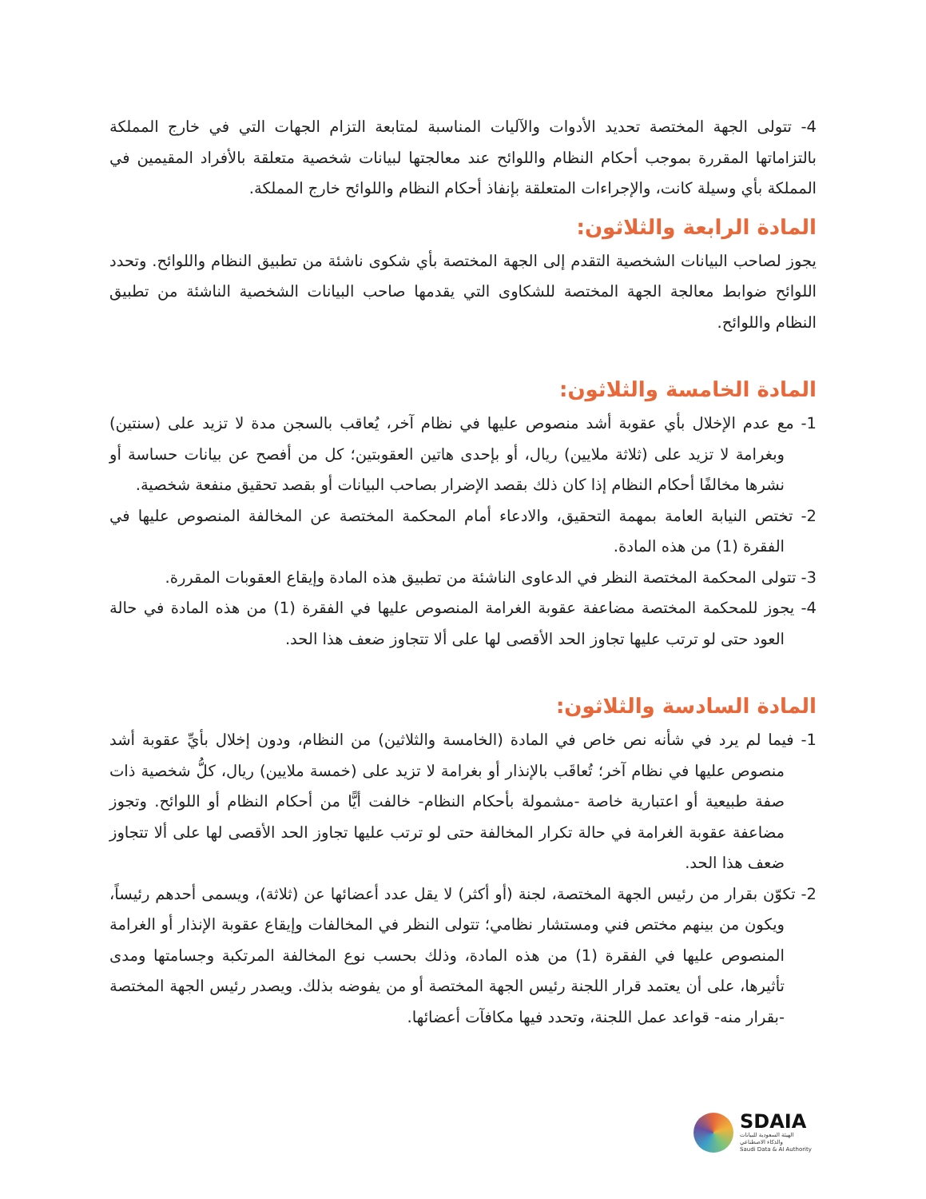4- تتولى الجهة المختصة تحديد الأدوات والآليات المناسبة لمتابعة التزام الجهات التي في خارج المملكة بالتزاماتها المقررة بموجب أحكام النظام واللوائح عند معالجتها لبيانات شخصية متعلقة بالأفراد المقيمين في المملكة بأي وسيلة كانت، والإجراءات المتعلقة بإنفاذ أحكام النظام واللوائح خارج المملكة.
المادة الرابعة والثلاثون:
يجوز لصاحب البيانات الشخصية التقدم إلى الجهة المختصة بأي شكوى ناشئة من تطبيق النظام واللوائح. وتحدد اللوائح ضوابط معالجة الجهة المختصة للشكاوى التي يقدمها صاحب البيانات الشخصية الناشئة من تطبيق النظام واللوائح.
المادة الخامسة والثلاثون:
1- مع عدم الإخلال بأي عقوبة أشد منصوص عليها في نظام آخر، يُعاقب بالسجن مدة لا تزيد على (سنتين) وبغرامة لا تزيد على (ثلاثة ملايين) ريال، أو بإحدى هاتين العقوبتين؛ كل من أفصح عن بيانات حساسة أو نشرها مخالفًا أحكام النظام إذا كان ذلك بقصد الإضرار بصاحب البيانات أو بقصد تحقيق منفعة شخصية.
2- تختص النيابة العامة بمهمة التحقيق، والادعاء أمام المحكمة المختصة عن المخالفة المنصوص عليها في الفقرة (1) من هذه المادة.
3- تتولى المحكمة المختصة النظر في الدعاوى الناشئة من تطبيق هذه المادة وإيقاع العقوبات المقررة.
4- يجوز للمحكمة المختصة مضاعفة عقوبة الغرامة المنصوص عليها في الفقرة (1) من هذه المادة في حالة العود حتى لو ترتب عليها تجاوز الحد الأقصى لها على ألا تتجاوز ضعف هذا الحد.
المادة السادسة والثلاثون:
1- فيما لم يرد في شأنه نص خاص في المادة (الخامسة والثلاثين) من النظام، ودون إخلال بأيِّ عقوبة أشد منصوص عليها في نظام آخر؛ تُعاقَب بالإنذار أو بغرامة لا تزيد على (خمسة ملايين) ريال، كلُّ شخصية ذات صفة طبيعية أو اعتبارية خاصة -مشمولة بأحكام النظام- خالفت أيًّا من أحكام النظام أو اللوائح. وتجوز مضاعفة عقوبة الغرامة في حالة تكرار المخالفة حتى لو ترتب عليها تجاوز الحد الأقصى لها على ألا تتجاوز ضعف هذا الحد.
2- تكوّن بقرار من رئيس الجهة المختصة، لجنة (أو أكثر) لا يقل عدد أعضائها عن (ثلاثة)، ويسمى أحدهم رئيساً، ويكون من بينهم مختص فني ومستشار نظامي؛ تتولى النظر في المخالفات وإيقاع عقوبة الإنذار أو الغرامة المنصوص عليها في الفقرة (1) من هذه المادة، وذلك بحسب نوع المخالفة المرتكبة وجسامتها ومدى تأثيرها، على أن يعتمد قرار اللجنة رئيس الجهة المختصة أو من يفوضه بذلك. ويصدر رئيس الجهة المختصة -بقرار منه- قواعد عمل اللجنة، وتحدد فيها مكافآت أعضائها.
SDAIA
الهيئة السعودية للبيانات
والذكاء الاصطناعي
Saudi Data & AI Authority